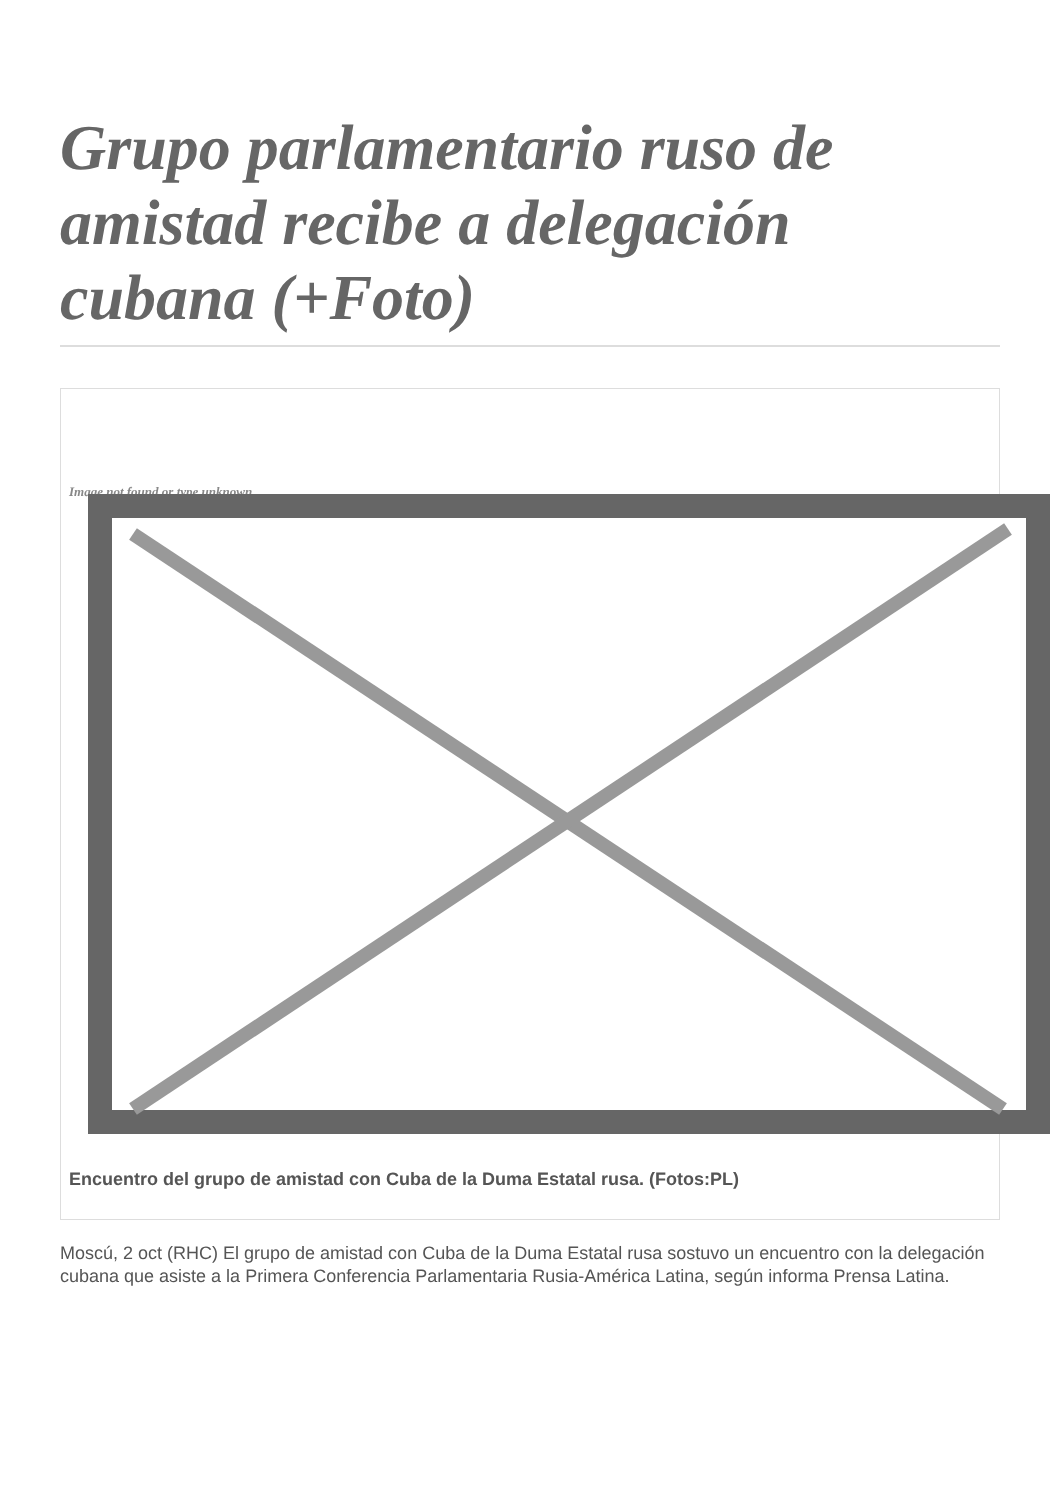Grupo parlamentario ruso de amistad recibe a delegación cubana (+Foto)
Image not found or type unknown
Encuentro del grupo de amistad con Cuba de la Duma Estatal rusa. (Fotos:PL)
Moscú, 2 oct (RHC) El grupo de amistad con Cuba de la Duma Estatal rusa sostuvo un encuentro con la delegación cubana que asiste a la Primera Conferencia Parlamentaria Rusia-América Latina, según informa Prensa Latina.